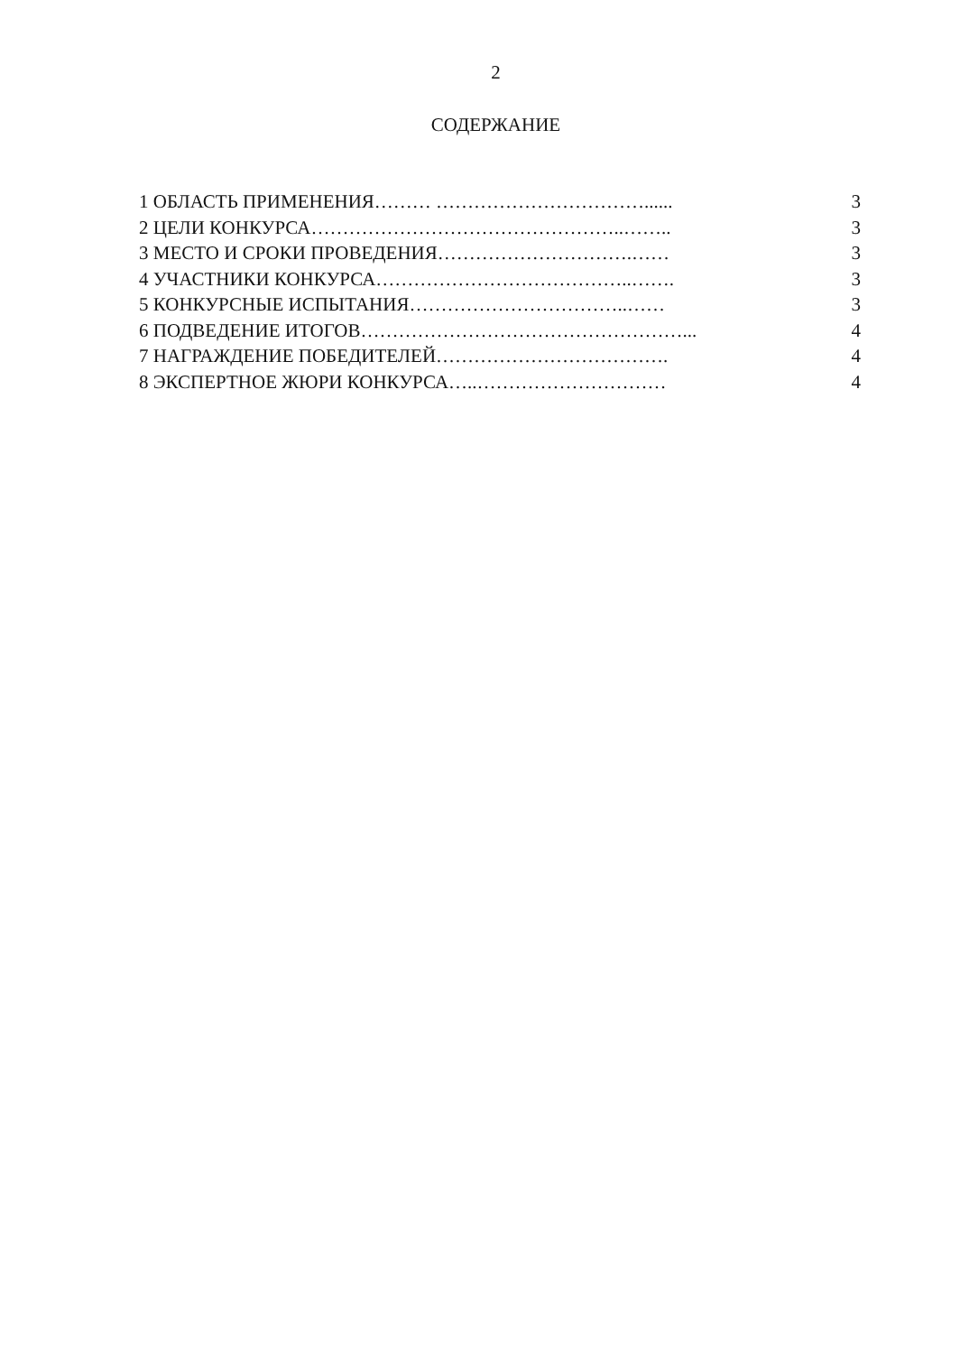2
СОДЕРЖАНИЕ
1 ОБЛАСТЬ ПРИМЕНЕНИЯ……… ……………………………...... 3
2 ЦЕЛИ КОНКУРСА…………………………………………..…….. 3
3 МЕСТО И СРОКИ ПРОВЕДЕНИЯ………………………….…… 3
4 УЧАСТНИКИ КОНКУРСА…………………………………..……. 3
5 КОНКУРСНЫЕ ИСПЫТАНИЯ……………………………..…… 3
6 ПОДВЕДЕНИЕ ИТОГОВ……………………………………………... 4
7 НАГРАЖДЕНИЕ ПОБЕДИТЕЛЕЙ………………………………. 4
8 ЭКСПЕРТНОЕ ЖЮРИ КОНКУРСА…..………………………… 4